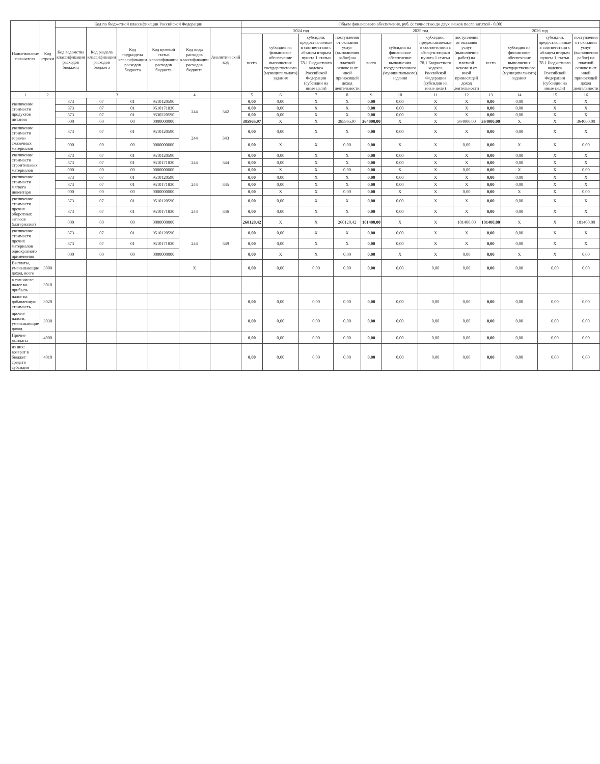| Наименование показателя | Код строки | Код по бюджетной классификации Российской Федерации | | | | | | Объем финансового обеспечения, руб. (с точностью до двух знаков после запятой - 0,00) | | | | | | | | | | | |
| --- | --- | --- | --- | --- | --- | --- | --- | --- | --- | --- | --- | --- | --- | --- | --- | --- | --- | --- | --- |
| | | Код ведомства классификации расходов бюджета | Код раздела классификации расходов бюджета | Код подраздела классификации расходов бюджета | Код целевой статьи классификации расходов бюджета | Код вида расходов классификации расходов бюджета | Аналитический код | 2024 год | | | | 2025 год | | | | 2026 год | | | |
| | | | | | | | | всего | субсидия на финансовое обеспечение выполнения государственного (муниципального) задания | субсидии, предоставляемые в соответствии с абзацем вторым пункта 1 статьи 78.1 Бюджетного кодекса Российской Федерации (субсидии на иные цели) | поступления от оказания услуг (выполнения работ) на платной основе и от иной приносящей доход деятельности | всего | субсидия на финансовое обеспечение выполнения государственного (муниципального) задания | субсидии, предоставляемые в соответствии с абзацем вторым пункта 1 статьи 78.1 Бюджетного кодекса Российской Федерации (субсидии на иные цели) | поступления от оказания услуг (выполнения работ) на платной основе и от иной приносящей доход деятельности | всего | субсидия на финансовое обеспечение выполнения государственного (муниципального) задания | субсидии, предоставляемые в соответствии с абзацем вторым пункта 1 статьи 78.1 Бюджетного кодекса Российской Федерации (субсидии на иные цели) | поступления от оказания услуг (выполнения работ) на платной основе и от иной приносящей доход деятельности |
| 1 | 2 | 3 | | | | 4 | | 5 | 6 | 7 | 8 | 9 | 10 | 11 | 12 | 13 | 14 | 15 | 16 |
| увеличение стоимости продуктов питания | | 873 | 07 | 01 | 9510120590 | 244 | 342 | 0,00 | 0,00 | X | X | 0,00 | 0,00 | X | X | 0,00 | 0,00 | X | X |
| | | 873 | 07 | 01 | 9510171830 | | | 0,00 | 0,00 | X | X | 0,00 | 0,00 | X | X | 0,00 | 0,00 | X | X |
| | | 873 | 07 | 01 | 9530220590 | | | 0,00 | 0,00 | X | X | 0,00 | 0,00 | X | X | 0,00 | 0,00 | X | X |
| | | 000 | 00 | 00 | 0000000000 | | | 385965,97 | X | X | 385965,97 | 364000,00 | X | X | 364000,00 | 364000,00 | X | X | 364000,00 |
| увеличение стоимости горюче-смазочных материалов | | 873 | 07 | 01 | 9510120590 | 244 | 343 | 0,00 | 0,00 | X | X | 0,00 | 0,00 | X | X | 0,00 | 0,00 | X | X |
| | | 000 | 00 | 00 | 0000000000 | | | 0,00 | X | X | 0,00 | 0,00 | X | X | 0,00 | 0,00 | X | X | 0,00 |
| увеличение стоимости строительных материалов | | 873 | 07 | 01 | 9510120590 | 244 | 344 | 0,00 | 0,00 | X | X | 0,00 | 0,00 | X | X | 0,00 | 0,00 | X | X |
| | | 873 | 07 | 01 | 9510171830 | | | 0,00 | 0,00 | X | X | 0,00 | 0,00 | X | X | 0,00 | 0,00 | X | X |
| | | 000 | 00 | 00 | 0000000000 | | | 0,00 | X | X | 0,00 | 0,00 | X | X | 0,00 | 0,00 | X | X | 0,00 |
| увеличение стоимости мягкого инвентаря | | 873 | 07 | 01 | 9510120590 | 244 | 345 | 0,00 | 0,00 | X | X | 0,00 | 0,00 | X | X | 0,00 | 0,00 | X | X |
| | | 873 | 07 | 01 | 9510171830 | | | 0,00 | 0,00 | X | X | 0,00 | 0,00 | X | X | 0,00 | 0,00 | X | X |
| | | 000 | 00 | 00 | 0000000000 | | | 0,00 | X | X | 0,00 | 0,00 | X | X | 0,00 | 0,00 | X | X | 0,00 |
| увеличение стоимости прочих оборотных запасов (материалов) | | 873 | 07 | 01 | 9510120590 | 244 | 346 | 0,00 | 0,00 | X | X | 0,00 | 0,00 | X | X | 0,00 | 0,00 | X | X |
| | | 873 | 07 | 01 | 9510171830 | | | 0,00 | 0,00 | X | X | 0,00 | 0,00 | X | X | 0,00 | 0,00 | X | X |
| | | 000 | 00 | 00 | 0000000000 | | | 260120,42 | X | X | 260120,42 | 101400,00 | X | X | 101400,00 | 101400,00 | X | X | 101400,00 |
| увеличение стоимости прочих материалов однократного применения | | 873 | 07 | 01 | 9510120590 | 244 | 349 | 0,00 | 0,00 | X | X | 0,00 | 0,00 | X | X | 0,00 | 0,00 | X | X |
| | | 873 | 07 | 01 | 9510171830 | | | 0,00 | 0,00 | X | X | 0,00 | 0,00 | X | X | 0,00 | 0,00 | X | X |
| | | 000 | 00 | 00 | 0000000000 | | | 0,00 | X | X | 0,00 | 0,00 | X | X | 0,00 | 0,00 | X | X | 0,00 |
| Выплаты, уменьшающие доход, всего | 3000 | | | | | X | | 0,00 | 0,00 | 0,00 | 0,00 | 0,00 | 0,00 | 0,00 | 0,00 | 0,00 | 0,00 | 0,00 | 0,00 |
| в том числе: налог на прибыль | 3010 | | | | | | | | | | | | | | | | | | |
| налог на добавленную стоимость | 3020 | | | | | | | 0,00 | 0,00 | 0,00 | 0,00 | 0,00 | 0,00 | 0,00 | 0,00 | 0,00 | 0,00 | 0,00 | 0,00 |
| прочие налоги, уменьшающие доход | 3030 | | | | | | | 0,00 | 0,00 | 0,00 | 0,00 | 0,00 | 0,00 | 0,00 | 0,00 | 0,00 | 0,00 | 0,00 | 0,00 |
| Прочие выплаты | 4000 | | | | | | | 0,00 | 0,00 | 0,00 | 0,00 | 0,00 | 0,00 | 0,00 | 0,00 | 0,00 | 0,00 | 0,00 | 0,00 |
| из них: возврат в бюджет средств субсидии | 4010 | | | | | | | 0,00 | 0,00 | 0,00 | 0,00 | 0,00 | 0,00 | 0,00 | 0,00 | 0,00 | 0,00 | 0,00 | 0,00 |